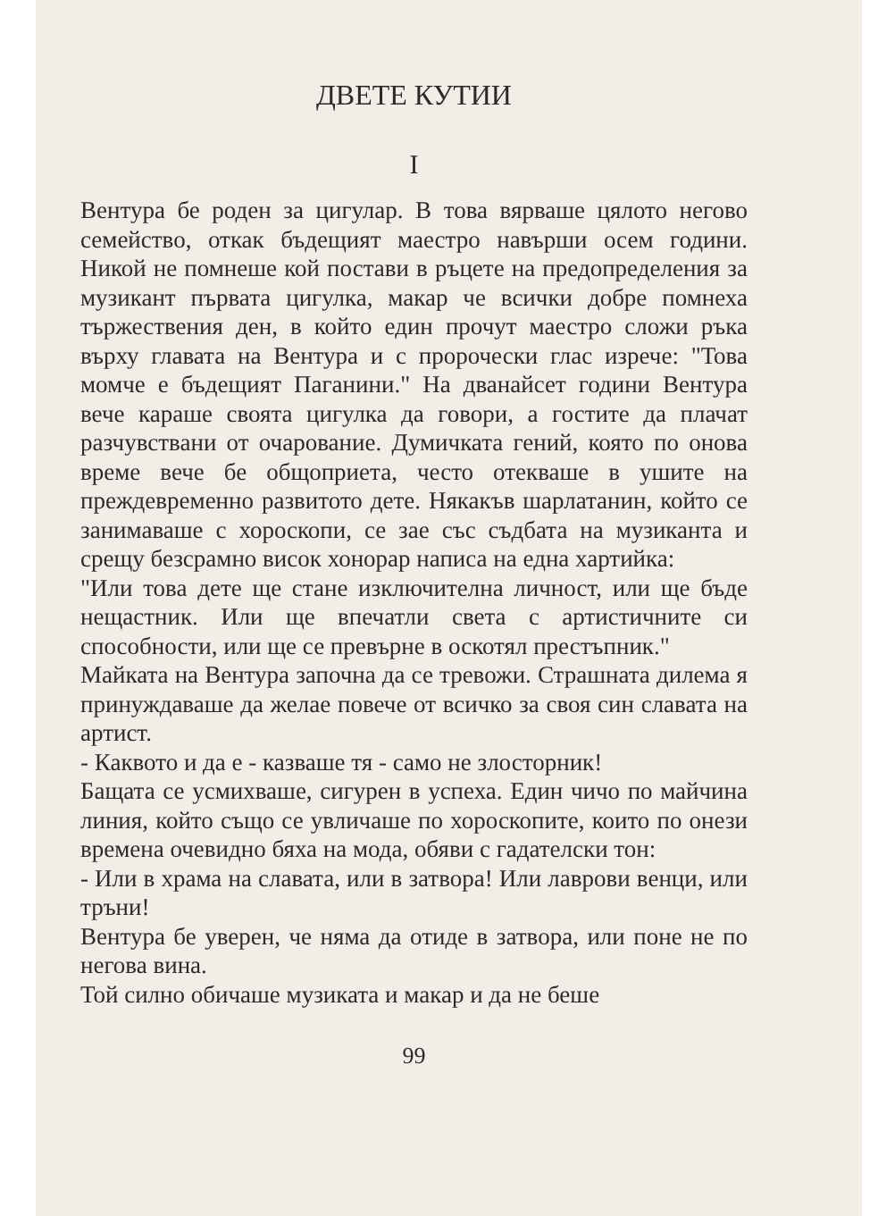ДВЕТЕ КУТИИ
I
Вентура бе роден за цигулар. В това вярваше цялото негово семейство, откак бъдещият маестро навърши осем години. Никой не помнеше кой постави в ръцете на предопределения за музикант първата цигулка, макар че всички добре помнеха тържествения ден, в който един прочут маестро сложи ръка върху главата на Вентура и с пророчески глас изрече: "Това момче е бъдещият Паганини." На дванайсет години Вентура вече караше своята цигулка да говори, а гостите да плачат разчувствани от очарование. Думичката гений, която по онова време вече бе общоприета, често отекваше в ушите на преждевременно развитото дете. Някакъв шарлатанин, който се занимаваше с хороскопи, се зае със съдбата на музиканта и срещу безсрамно висок хонорар написа на една хартийка:
"Или това дете ще стане изключителна личност, или ще бъде нещастник. Или ще впечатли света с артистичните си способности, или ще се превърне в оскотял престъпник."
Майката на Вентура започна да се тревожи. Страшната дилема я принуждаваше да желае повече от всичко за своя син славата на артист.
- Каквото и да е - казваше тя - само не злосторник!
Бащата се усмихваше, сигурен в успеха. Един чичо по майчина линия, който също се увличаше по хороскопите, които по онези времена очевидно бяха на мода, обяви с гадателски тон:
- Или в храма на славата, или в затвора! Или лаврови венци, или тръни!
Вентура бе уверен, че няма да отиде в затвора, или поне не по негова вина.
Той силно обичаше музиката и макар и да не беше
99